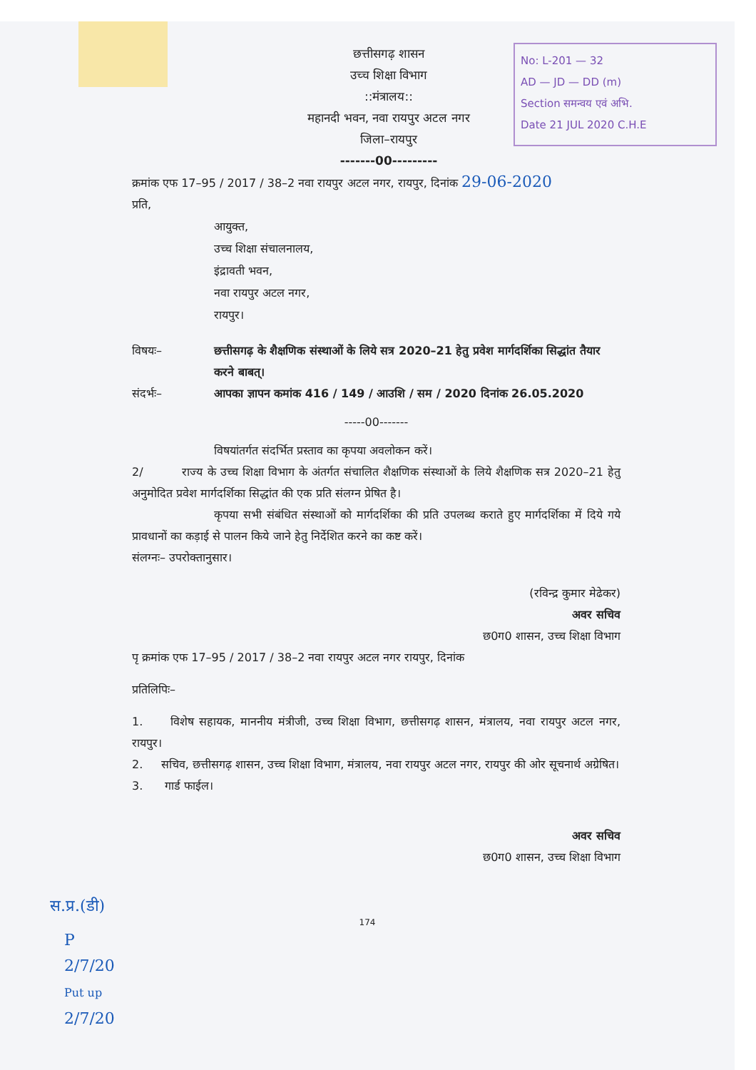No: L-201 — 32
AD — JD — DD (m)
Section समन्वय एवं अभि.
Date 21 JUL 2020 C.H.E
छत्तीसगढ़ शासन
उच्च शिक्षा विभाग
::मंत्रालय::
महानदी भवन, नवा रायपुर अटल नगर
जिला–रायपुर
-------00---------
क्रमांक एफ 17–95 / 2017 / 38–2 नवा रायपुर अटल नगर, रायपुर, दिनांक 29-06-2020
प्रति,
आयुक्त,
उच्च शिक्षा संचालनालय,
इंद्रावती भवन,
नवा रायपुर अटल नगर,
रायपुर।
विषयः– छत्तीसगढ़ के शैक्षणिक संस्थाओं के लिये सत्र 2020–21 हेतु प्रवेश मार्गदर्शिका सिद्धांत तैयार करने बाबत्।
संदर्भः– आपका ज्ञापन कमांक 416 / 149 / आउशि / सम / 2020 दिनांक 26.05.2020
-----00-------
विषयांतर्गत संदर्भित प्रस्ताव का कृपया अवलोकन करें।
2/ राज्य के उच्च शिक्षा विभाग के अंतर्गत संचालित शैक्षणिक संस्थाओं के लिये शैक्षणिक सत्र 2020–21 हेतु अनुमोदित प्रवेश मार्गदर्शिका सिद्धांत की एक प्रति संलग्न प्रेषित है।
कृपया सभी संबंधित संस्थाओं को मार्गदर्शिका की प्रति उपलब्ध कराते हुए मार्गदर्शिका में दिये गये प्रावधानों का कड़ाई से पालन किये जाने हेतु निर्देशित करने का कष्ट करें।
संलग्नः– उपरोक्तानुसार।
(रविन्द्र कुमार मेढेकर)
अवर सचिव
छ0ग0 शासन, उच्च शिक्षा विभाग
पृ क्रमांक एफ 17–95 / 2017 / 38–2 नवा रायपुर अटल नगर रायपुर, दिनांक
प्रतिलिपिः–
1. विशेष सहायक, माननीय मंत्रीजी, उच्च शिक्षा विभाग, छत्तीसगढ़ शासन, मंत्रालय, नवा रायपुर अटल नगर, रायपुर।
2. सचिव, छत्तीसगढ़ शासन, उच्च शिक्षा विभाग, मंत्रालय, नवा रायपुर अटल नगर, रायपुर की ओर सूचनार्थ अग्रेषित।
3. गार्ड फाईल।
अवर सचिव
छ0ग0 शासन, उच्च शिक्षा विभाग
स.प्र.(डी)
174
P
2/7/20
Put up
2/7/20